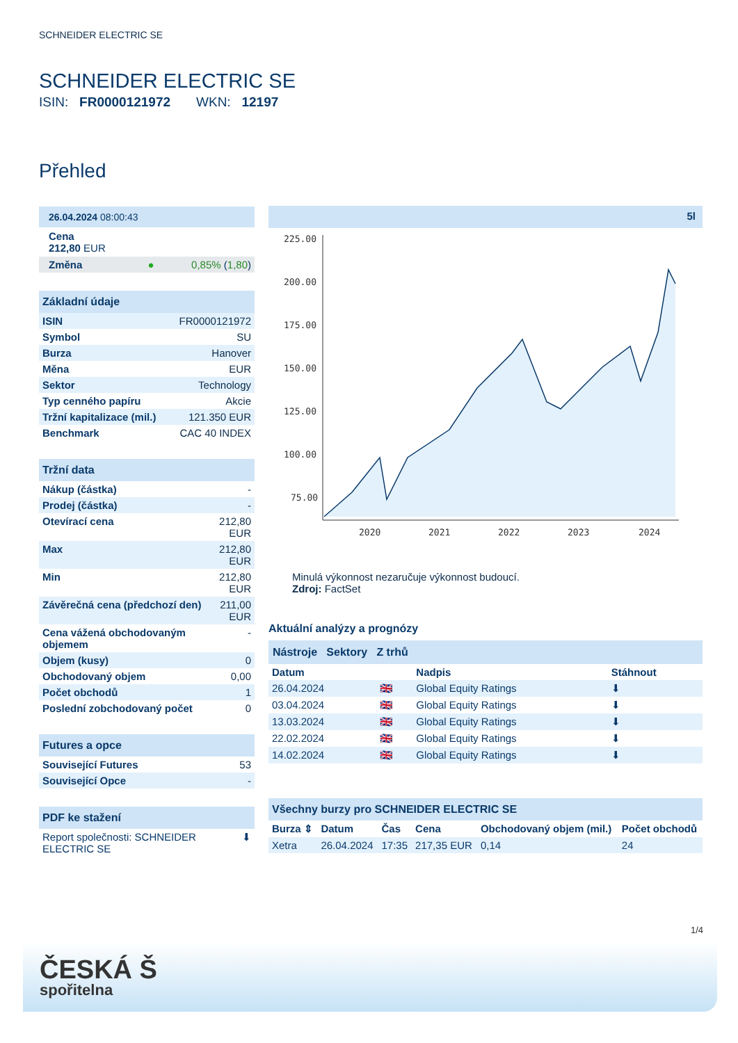SCHNEIDER ELECTRIC SE
SCHNEIDER ELECTRIC SE
ISIN: FR0000121972 WKN: 12197
Přehled
26.04.2024 08:00:43
Cena
212,80 EUR
| Změna ● | 0,85% ( 1,80 ) |
Základní údaje
| ISIN | FR0000121972 |
| Symbol | SU |
| Burza | Hanover |
| Měna | EUR |
| Sektor | Technology |
| Typ cenného papíru | Akcie |
| Tržní kapitalizace (mil.) | 121.350 EUR |
| Benchmark | CAC 40 INDEX |
Tržní data
| Nákup (částka) | - |
| Prodej (částka) | - |
| Otevírací cena | 212,80 EUR |
| Max | 212,80 EUR |
| Min | 212,80 EUR |
| Závěrečná cena (předchozí den) | 211,00 EUR |
| Cena vážená obchodovaným objemem | - |
| Objem (kusy) | 0 |
| Obchodovaný objem | 0,00 |
| Počet obchodů | 1 |
| Poslední zobchodovaný počet | 0 |
Futures a opce
| Související Futures | 53 |
| Související Opce | - |
PDF ke stažení
| Report společnosti: SCHNEIDER ELECTRIC SE | ⬇ |
5l
225.00
200.00
175.00
150.00
125.00
100.00
75.00
2020
2021
2022
2023
2024
Minulá výkonnost nezaručuje výkonnost budoucí.
Zdroj: FactSet
Aktuální analýzy a prognózy
Nástroje Sektory Z trhů
| Datum | | Nadpis | Stáhnout |
| --- | --- | --- | --- |
| 26.04.2024 | 🇬🇧 | Global Equity Ratings | ⬇ |
| 03.04.2024 | 🇬🇧 | Global Equity Ratings | ⬇ |
| 13.03.2024 | 🇬🇧 | Global Equity Ratings | ⬇ |
| 22.02.2024 | 🇬🇧 | Global Equity Ratings | ⬇ |
| 14.02.2024 | 🇬🇧 | Global Equity Ratings | ⬇ |
Všechny burzy pro SCHNEIDER ELECTRIC SE
| Burza ⇕ | Datum | Čas | Cena | Obchodovaný objem (mil.) | Počet obchodů |
| --- | --- | --- | --- | --- | --- |
| Xetra | 26.04.2024 | 17:35 | 217,35 EUR | 0,14 | 24 |
1/4
ČESKÁ Š
spořitelna